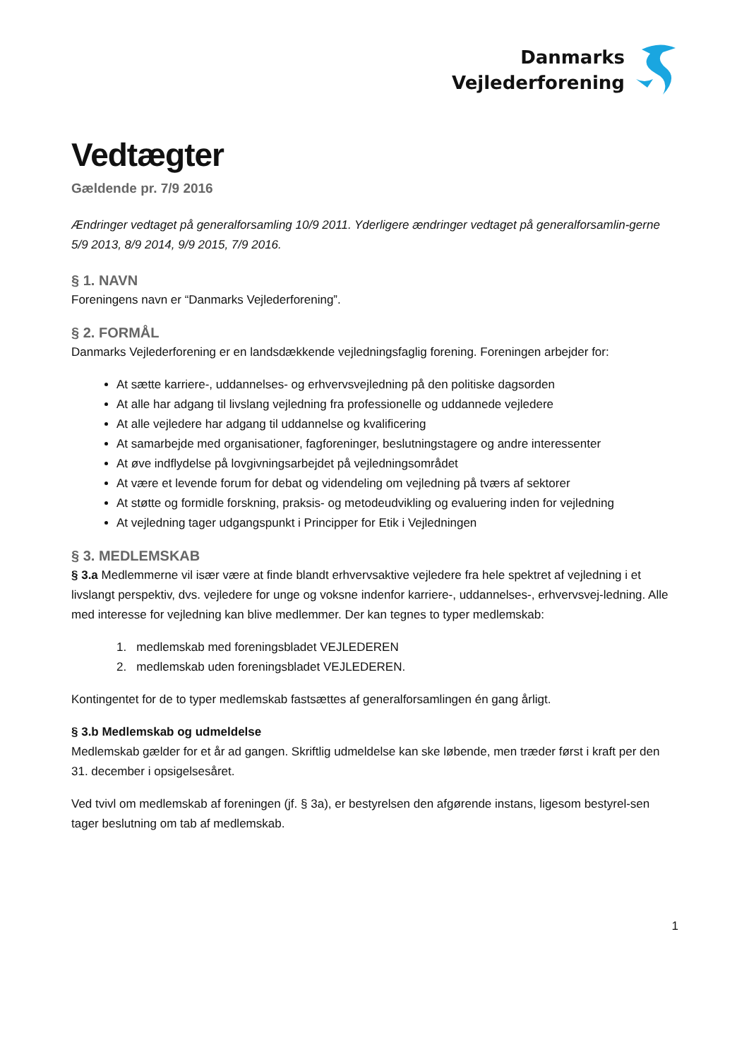Danmarks
Vejlederforening
Vedtægter
Gældende pr. 7/9 2016
Ændringer vedtaget på generalforsamling 10/9 2011. Yderligere ændringer vedtaget på generalforsamlin-gerne 5/9 2013, 8/9 2014, 9/9 2015, 7/9 2016.
§ 1. NAVN
Foreningens navn er “Danmarks Vejlederforening”.
§ 2. FORMÅL
Danmarks Vejlederforening er en landsdækkende vejledningsfaglig forening. Foreningen arbejder for:
At sætte karriere-, uddannelses- og erhvervsvejledning på den politiske dagsorden
At alle har adgang til livslang vejledning fra professionelle og uddannede vejledere
At alle vejledere har adgang til uddannelse og kvalificering
At samarbejde med organisationer, fagforeninger, beslutningstagere og andre interessenter
At øve indflydelse på lovgivningsarbejdet på vejledningsområdet
At være et levende forum for debat og videndeling om vejledning på tværs af sektorer
At støtte og formidle forskning, praksis- og metodeudvikling og evaluering inden for vejledning
At vejledning tager udgangspunkt i Principper for Etik i Vejledningen
§ 3. MEDLEMSKAB
§ 3.a Medlemmerne vil især være at finde blandt erhvervsaktive vejledere fra hele spektret af vejledning i et livslangt perspektiv, dvs. vejledere for unge og voksne indenfor karriere-, uddannelses-, erhvervsvej-ledning. Alle med interesse for vejledning kan blive medlemmer. Der kan tegnes to typer medlemskab:
1. medlemskab med foreningsbladet VEJLEDEREN
2. medlemskab uden foreningsbladet VEJLEDEREN.
Kontingentet for de to typer medlemskab fastsættes af generalforsamlingen én gang årligt.
§ 3.b Medlemskab og udmeldelse
Medlemskab gælder for et år ad gangen. Skriftlig udmeldelse kan ske løbende, men træder først i kraft per den 31. december i opsigelsesåret.
Ved tvivl om medlemskab af foreningen (jf. § 3a), er bestyrelsen den afgørende instans, ligesom bestyrel-sen tager beslutning om tab af medlemskab.
1